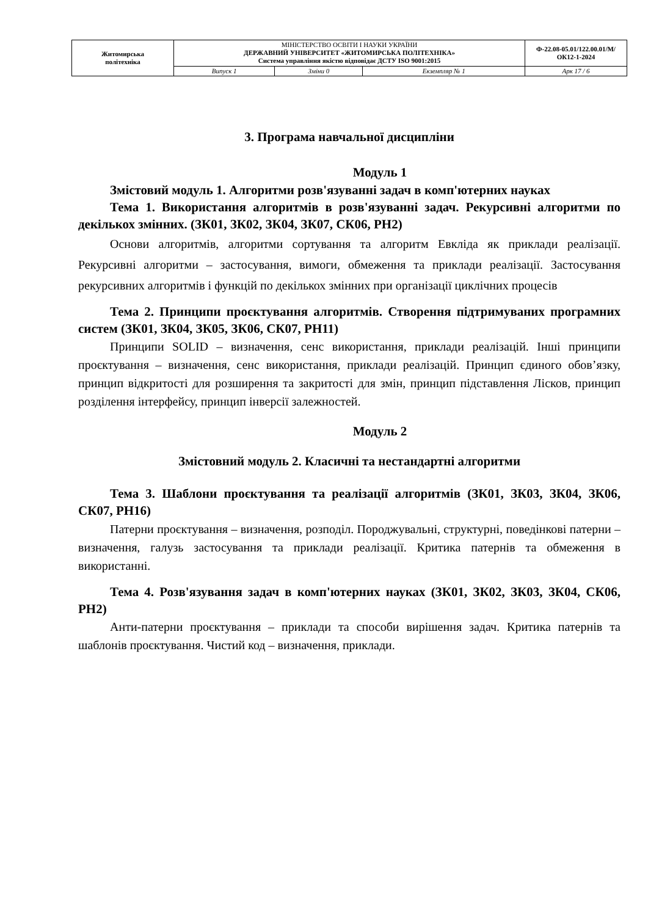| Житомирська політехніка | МІНІСТЕРСТВО ОСВІТИ І НАУКИ УКРАЇНИ ДЕРЖАВНИЙ УНІВЕРСИТЕТ «ЖИТОМИРСЬКА ПОЛІТЕХНІКА» Система управління якістю відповідає ДСТУ ISO 9001:2015 | | | Ф-22.08-05.01/122.00.01/М/ОК12-1-2024 |
| | Випуск 1 | Зміни 0 | Екземпляр № 1 | Арк 17 / 6 |
3. Програма навчальної дисципліни
Модуль 1
Змістовий модуль 1. Алгоритми розв'язуванні задач в комп'ютерних науках
Тема 1. Використання алгоритмів в розв'язуванні задач. Рекурсивні алгоритми по декількох змінних. (ЗК01, ЗК02, ЗК04, ЗК07, СК06, РН2)
Основи алгоритмів, алгоритми сортування та алгоритм Евкліда як приклади реалізації. Рекурсивні алгоритми – застосування, вимоги, обмеження та приклади реалізації. Застосування рекурсивних алгоритмів і функцій по декількох змінних при організації циклічних процесів
Тема 2. Принципи проєктування алгоритмів. Створення підтримуваних програмних систем (ЗК01, ЗК04, ЗК05, ЗК06, СК07, РН11)
Принципи SOLID – визначення, сенс використання, приклади реалізацій. Інші принципи проєктування – визначення, сенс використання, приклади реалізацій. Принцип єдиного обов’язку, принцип відкритості для розширення та закритості для змін, принцип підставлення Лісков, принцип розділення інтерфейсу, принцип інверсії залежностей.
Модуль 2
Змістовний модуль 2. Класичні та нестандартні алгоритми
Тема 3. Шаблони проєктування та реалізації алгоритмів (ЗК01, ЗК03, ЗК04, ЗК06, СК07, РН16)
Патерни проєктування – визначення, розподіл. Породжувальні, структурні, поведінкові патерни – визначення, галузь застосування та приклади реалізації. Критика патернів та обмеження в використанні.
Тема 4. Розв'язування задач в комп'ютерних науках (ЗК01, ЗК02, ЗК03, ЗК04, СК06, РН2)
Анти-патерни проєктування – приклади та способи вирішення задач. Критика патернів та шаблонів проєктування. Чистий код – визначення, приклади.